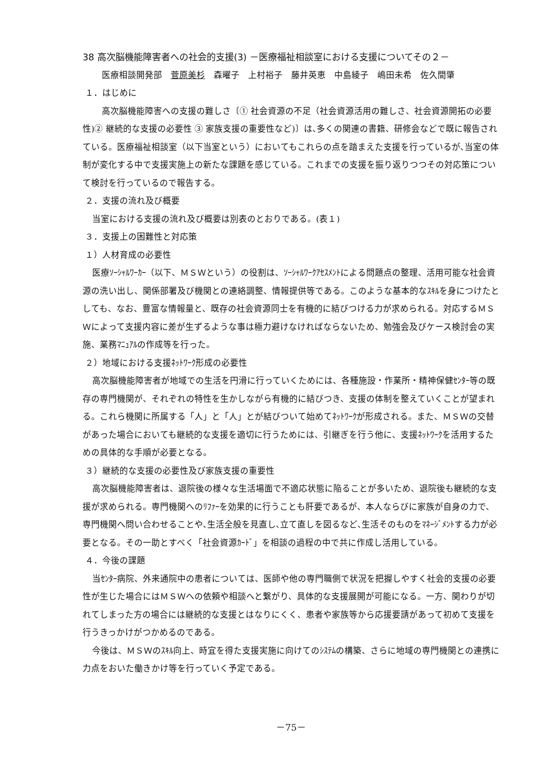38 高次脳機能障害者への社会的支援(3) －医療福祉相談室における支援についてその２－
医療相談開発部　菅原美杉　森曜子　上村裕子　藤井英恵　中島綾子　嶋田未希　佐久間肇
１．はじめに
高次脳機能障害への支援の難しさ〔① 社会資源の不足（社会資源活用の難しさ、社会資源開拓の必要性)② 継続的な支援の必要性 ③ 家族支援の重要性など)〕は､多くの関連の書籍、研修会などで既に報告されている。医療福祉相談室（以下当室という）においてもこれらの点を踏まえた支援を行っているが､当室の体制が変化する中で支援実施上の新たな課題を感じている。これまでの支援を振り返りつつその対応策について検討を行っているので報告する。
２．支援の流れ及び概要
当室における支援の流れ及び概要は別表のとおりである。(表１)
３．支援上の困難性と対応策
１）人材育成の必要性
医療ｿｰｼｬﾙﾜｰｶｰ（以下、ＭＳＷという）の役割は、ｿｰｼｬﾙﾜｰｸｱｾｽﾒﾝﾄによる問題点の整理、活用可能な社会資源の洗い出し、関係部署及び機関との連絡調整、情報提供等である。このような基本的なｽｷﾙを身につけたとしても、なお、豊富な情報量と、既存の社会資源同士を有機的に結びつける力が求められる。対応するＭＳＷによって支援内容に差が生ずるような事は極力避けなければならないため、勉強会及びケース検討会の実施、業務ﾏﾆｭｱﾙの作成等を行った。
２）地域における支援ﾈｯﾄﾜｰｸ形成の必要性
高次脳機能障害者が地域での生活を円滑に行っていくためには、各種施設・作業所・精神保健ｾﾝﾀｰ等の既存の専門機関が、それぞれの特性を生かしながら有機的に結びつき、支援の体制を整えていくことが望まれる。これら機関に所属する「人」と「人」とが結びついて始めてﾈｯﾄﾜｰｸが形成される。また、ＭＳＷの交替があった場合においても継続的な支援を適切に行うためには、引継ぎを行う他に、支援ﾈｯﾄﾜｰｸを活用するための具体的な手順が必要となる。
３）継続的な支援の必要性及び家族支援の重要性
高次脳機能障害者は、退院後の様々な生活場面で不適応状態に陥ることが多いため、退院後も継続的な支援が求められる。専門機関へのﾘﾌｧｰを効果的に行うことも肝要であるが、本人ならびに家族が自身の力で、専門機関へ問い合わせることや､生活全般を見直し､立て直しを図るなど､生活そのものをﾏﾈｰｼﾞﾒﾝﾄする力が必要となる。その一助とすべく「社会資源ｶｰﾄﾞ」を相談の過程の中で共に作成し活用している。
４．今後の課題
当ｾﾝﾀｰ病院、外来通院中の患者については、医師や他の専門職側で状況を把握しやすく社会的支援の必要性が生じた場合にはＭＳＷへの依頼や相談へと繋がり、具体的な支援展開が可能になる。一方、関わりが切れてしまった方の場合には継続的な支援とはなりにくく、患者や家族等から応援要請があって初めて支援を行うきっかけがつかめるのである。
今後は、ＭＳＷのｽｷﾙ向上、時宜を得た支援実施に向けてのｼｽﾃﾑの構築、さらに地域の専門機関との連携に力点をおいた働きかけ等を行っていく予定である。
－75－